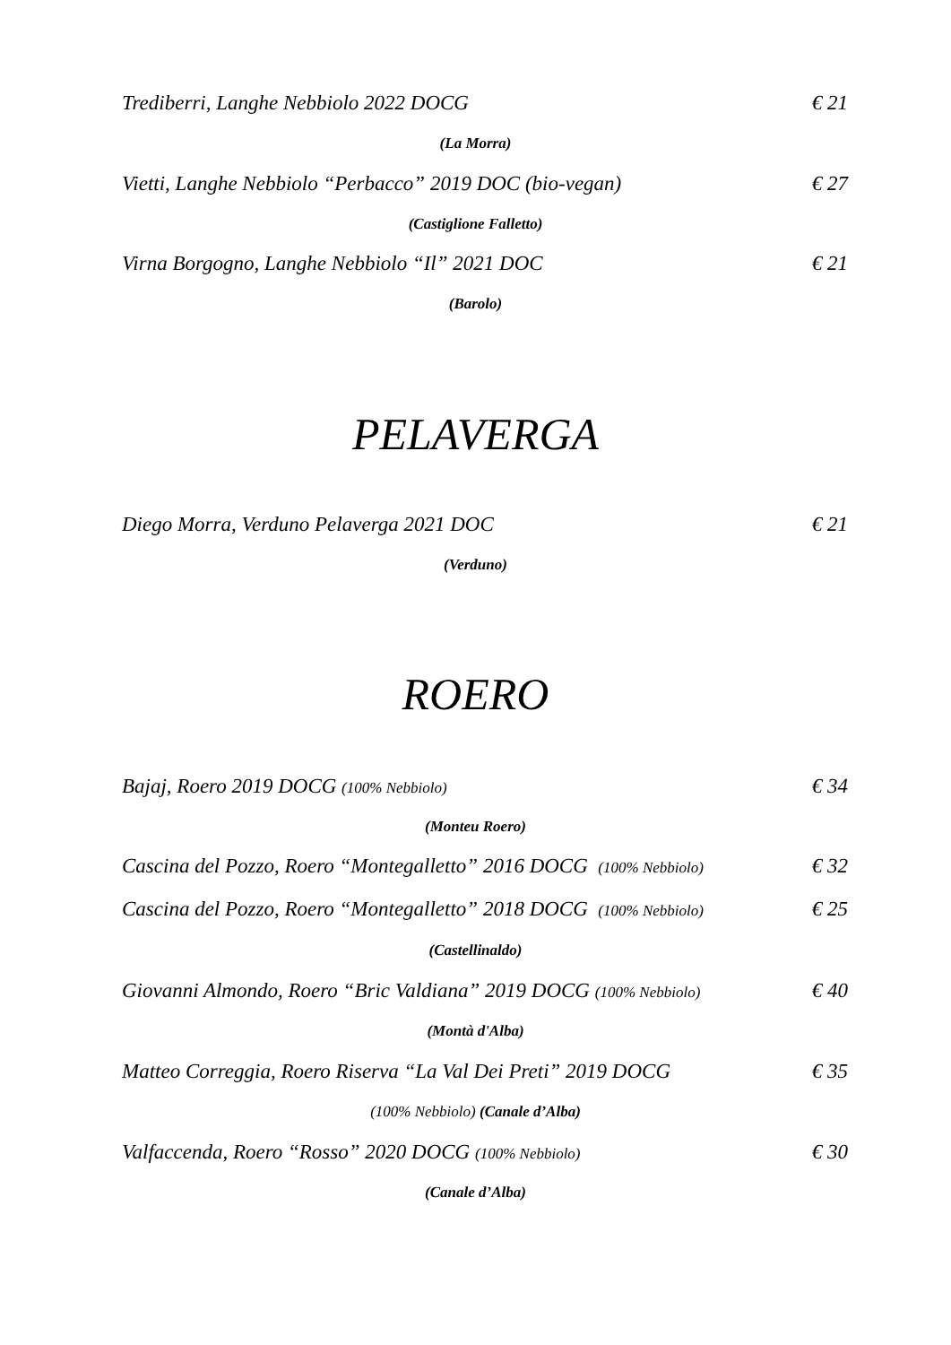Trediberri, Langhe Nebbiolo 2022 DOCG € 21
(La Morra)
Vietti, Langhe Nebbiolo “Perbacco” 2019 DOC (bio-vegan) € 27
(Castiglione Falletto)
Virna Borgogno, Langhe Nebbiolo “Il” 2021 DOC € 21
(Barolo)
PELAVERGA
Diego Morra, Verduno Pelaverga 2021 DOC € 21
(Verduno)
ROERO
Bajaj, Roero 2019 DOCG (100% Nebbiolo) € 34
(Monteu Roero)
Cascina del Pozzo, Roero “Montegalletto” 2016 DOCG (100% Nebbiolo) € 32
Cascina del Pozzo, Roero “Montegalletto” 2018 DOCG (100% Nebbiolo) € 25
(Castellinaldo)
Giovanni Almondo, Roero “Bric Valdiana” 2019 DOCG (100% Nebbiolo) € 40
(Montà d'Alba)
Matteo Correggia, Roero Riserva “La Val Dei Preti” 2019 DOCG € 35
(100% Nebbiolo) (Canale d’Alba)
Valfaccenda, Roero “Rosso” 2020 DOCG (100% Nebbiolo) € 30
(Canale d’Alba)